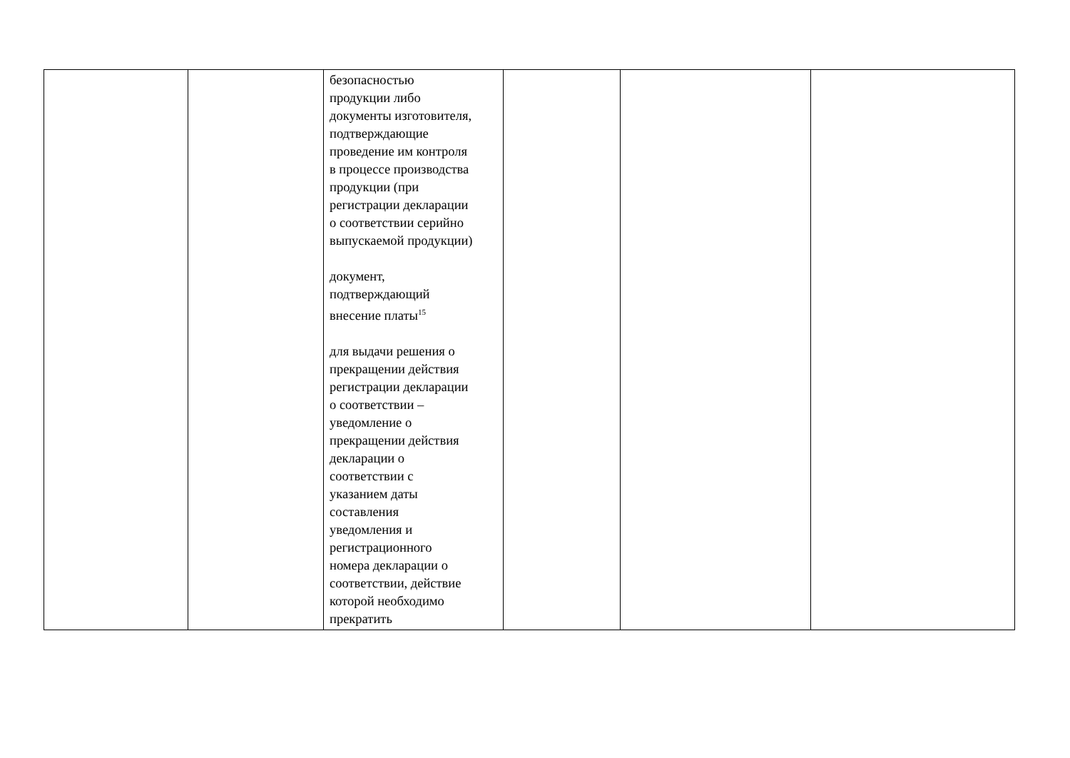| | | безопасностью продукции либо документы изготовителя, подтверждающие проведение им контроля в процессе производства продукции (при регистрации декларации о соответствии серийно выпускаемой продукции) документ, подтверждающий внесение платы<sup>15</sup> для выдачи решения о прекращении действия регистрации декларации о соответствии – уведомление о прекращении действия декларации о соответствии с указанием даты составления уведомления и регистрационного номера декларации о соответствии, действие которой необходимо прекратить | | | |